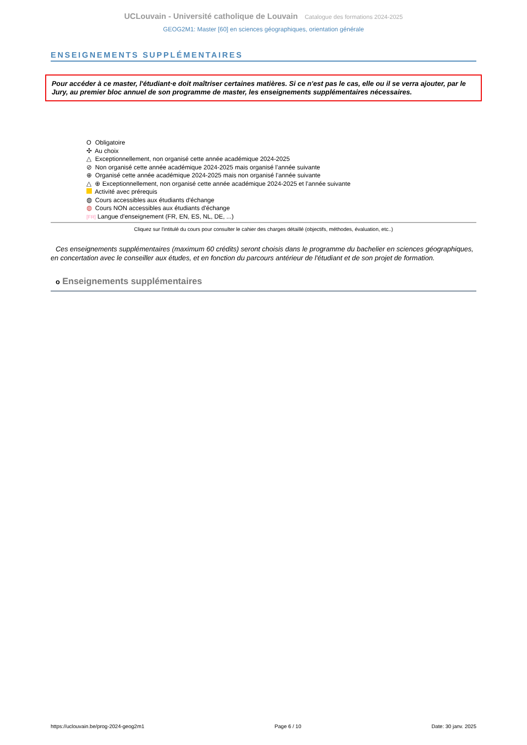UCLouvain - Université catholique de Louvain Catalogue des formations 2024-2025
GEOG2M1: Master [60] en sciences géographiques, orientation générale
ENSEIGNEMENTS SUPPLÉMENTAIRES
Pour accéder à ce master, l'étudiant·e doit maîtriser certaines matières. Si ce n'est pas le cas, elle ou il se verra ajouter, par le Jury, au premier bloc annuel de son programme de master, les enseignements supplémentaires nécessaires.
O Obligatoire
✣ Au choix
△ Exceptionnellement, non organisé cette année académique 2024-2025
⊘ Non organisé cette année académique 2024-2025 mais organisé l’année suivante
⊕ Organisé cette année académique 2024-2025 mais non organisé l’année suivante
△ ⊕ Exceptionnellement, non organisé cette année académique 2024-2025 et l’année suivante
Activité avec prérequis
◍ Cours accessibles aux étudiants d'échange
◍ Cours NON accessibles aux étudiants d'échange
[FR] Langue d'enseignement (FR, EN, ES, NL, DE, ...)
Cliquez sur l'intitulé du cours pour consulter le cahier des charges détaillé (objectifs, méthodes, évaluation, etc..)
Ces enseignements supplémentaires (maximum 60 crédits) seront choisis dans le programme du bachelier en sciences géographiques, en concertation avec le conseiller aux études, et en fonction du parcours antérieur de l'étudiant et de son projet de formation.
o Enseignements supplémentaires
https://uclouvain.be/prog-2024-geog2m1 Page 6 / 10 Date: 30 janv. 2025